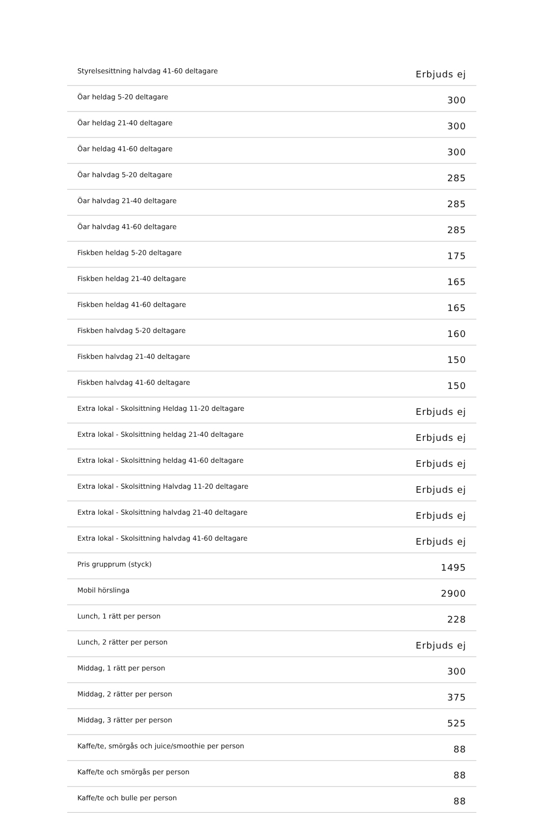| Styrelsesittning halvdag 41-60 deltagare | Erbjuds ej |
| Öar heldag 5-20 deltagare | 300 |
| Öar heldag 21-40 deltagare | 300 |
| Öar heldag 41-60 deltagare | 300 |
| Öar halvdag 5-20 deltagare | 285 |
| Öar halvdag 21-40 deltagare | 285 |
| Öar halvdag 41-60 deltagare | 285 |
| Fiskben heldag 5-20 deltagare | 175 |
| Fiskben heldag 21-40 deltagare | 165 |
| Fiskben heldag 41-60 deltagare | 165 |
| Fiskben halvdag 5-20 deltagare | 160 |
| Fiskben halvdag 21-40 deltagare | 150 |
| Fiskben halvdag 41-60 deltagare | 150 |
| Extra lokal - Skolsittning Heldag 11-20 deltagare | Erbjuds ej |
| Extra lokal - Skolsittning heldag 21-40 deltagare | Erbjuds ej |
| Extra lokal - Skolsittning heldag 41-60 deltagare | Erbjuds ej |
| Extra lokal - Skolsittning Halvdag 11-20 deltagare | Erbjuds ej |
| Extra lokal - Skolsittning halvdag 21-40 deltagare | Erbjuds ej |
| Extra lokal - Skolsittning halvdag 41-60 deltagare | Erbjuds ej |
| Pris grupprum (styck) | 1495 |
| Mobil hörslinga | 2900 |
| Lunch, 1 rätt per person | 228 |
| Lunch, 2 rätter per person | Erbjuds ej |
| Middag, 1 rätt per person | 300 |
| Middag, 2 rätter per person | 375 |
| Middag, 3 rätter per person | 525 |
| Kaffe/te, smörgås och juice/smoothie per person | 88 |
| Kaffe/te och smörgås per person | 88 |
| Kaffe/te och bulle per person | 88 |